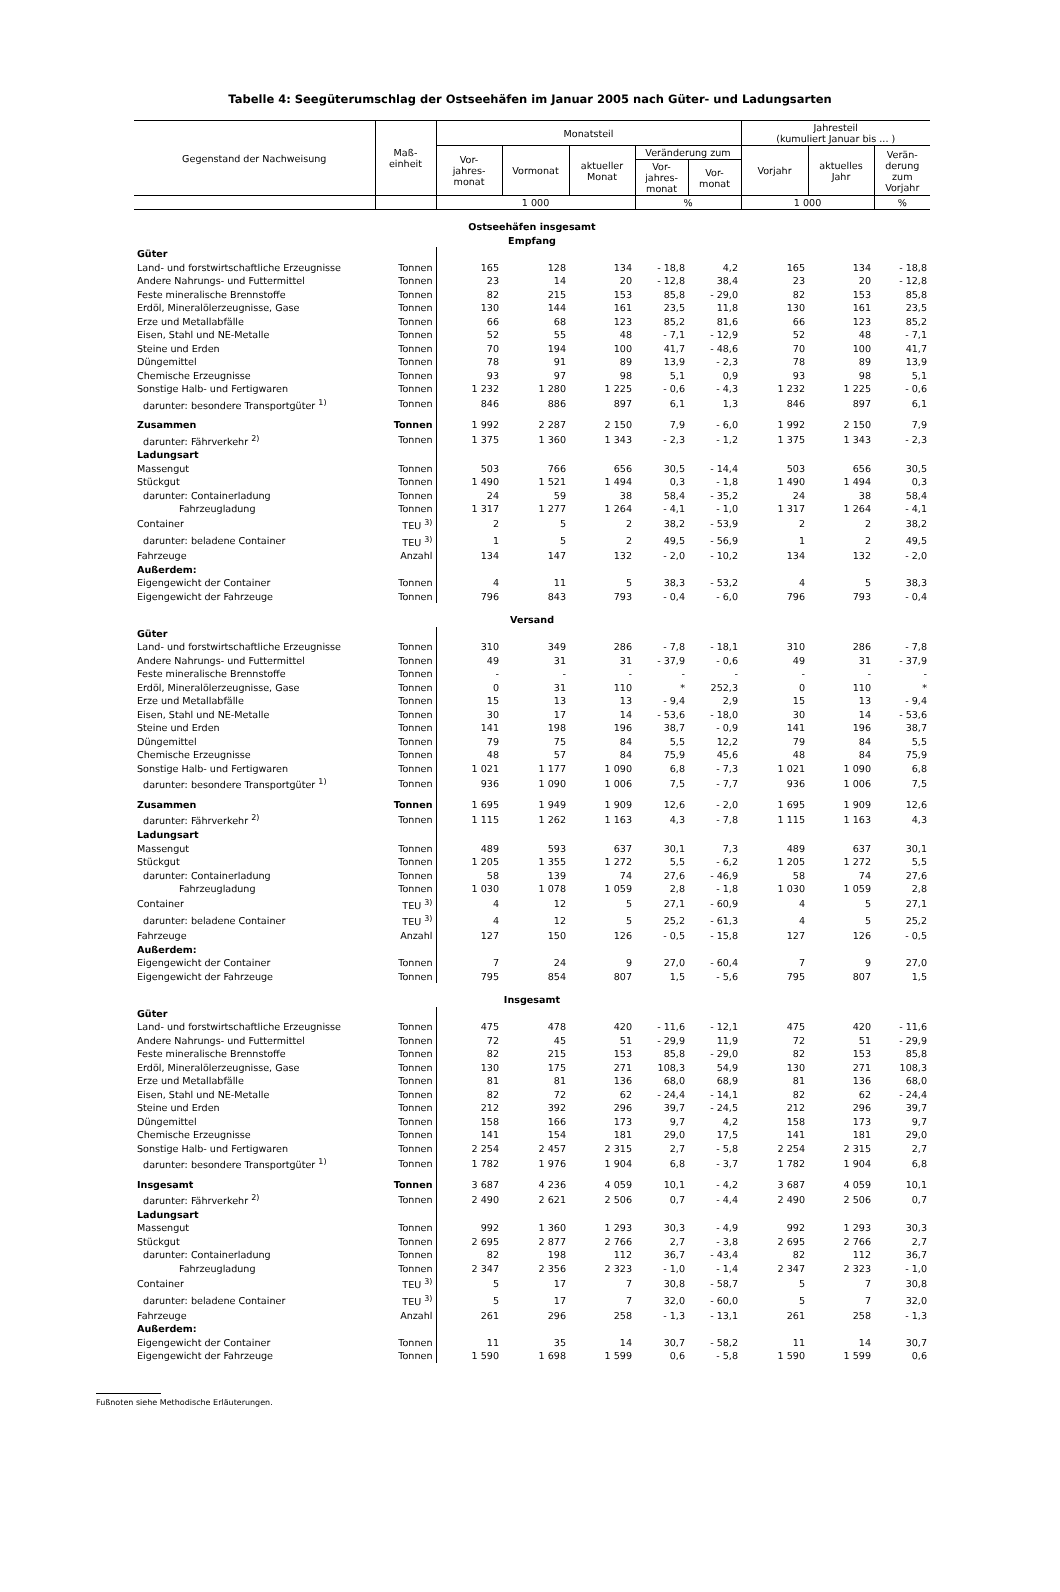Tabelle 4: Seegüterumschlag der Ostseehäfen im Januar 2005 nach Güter- und Ladungsarten
| Gegenstand der Nachweisung | Maß- einheit | Monatsteil | | | | | Jahresteil (kumuliert Januar bis ... ) | | |
| --- | --- | --- | --- | --- | --- | --- | --- | --- | --- |
| | | Vor- jahres- monat | Vormonat | aktueller Monat | Veränderung zum | | Vorjahr | aktuelles Jahr | Verän- derung zum Vorjahr |
| | | | | | Vor- jahres- monat | Vor- monat | | | |
| | | 1 000 | | | % | | 1 000 | | % |
| Ostseehäfen insgesamt Empfang | | | | | | | | | |
| Güter | | | | | | | | | |
| Land- und forstwirtschaftliche Erzeugnisse | Tonnen | 165 | 128 | 134 | - 18,8 | 4,2 | 165 | 134 | - 18,8 |
| Andere Nahrungs- und Futtermittel | Tonnen | 23 | 14 | 20 | - 12,8 | 38,4 | 23 | 20 | - 12,8 |
| Feste mineralische Brennstoffe | Tonnen | 82 | 215 | 153 | 85,8 | - 29,0 | 82 | 153 | 85,8 |
| Erdöl, Mineralölerzeugnisse, Gase | Tonnen | 130 | 144 | 161 | 23,5 | 11,8 | 130 | 161 | 23,5 |
| Erze und Metallabfälle | Tonnen | 66 | 68 | 123 | 85,2 | 81,6 | 66 | 123 | 85,2 |
| Eisen, Stahl und NE-Metalle | Tonnen | 52 | 55 | 48 | - 7,1 | - 12,9 | 52 | 48 | - 7,1 |
| Steine und Erden | Tonnen | 70 | 194 | 100 | 41,7 | - 48,6 | 70 | 100 | 41,7 |
| Düngemittel | Tonnen | 78 | 91 | 89 | 13,9 | - 2,3 | 78 | 89 | 13,9 |
| Chemische Erzeugnisse | Tonnen | 93 | 97 | 98 | 5,1 | 0,9 | 93 | 98 | 5,1 |
| Sonstige Halb- und Fertigwaren | Tonnen | 1 232 | 1 280 | 1 225 | - 0,6 | - 4,3 | 1 232 | 1 225 | - 0,6 |
| darunter: besondere Transportgüter <sup>1)</sup> | Tonnen | 846 | 886 | 897 | 6,1 | 1,3 | 846 | 897 | 6,1 |
| Zusammen | Tonnen | 1 992 | 2 287 | 2 150 | 7,9 | - 6,0 | 1 992 | 2 150 | 7,9 |
| darunter: Fährverkehr <sup>2)</sup> | Tonnen | 1 375 | 1 360 | 1 343 | - 2,3 | - 1,2 | 1 375 | 1 343 | - 2,3 |
| Ladungsart | | | | | | | | | |
| Massengut | Tonnen | 503 | 766 | 656 | 30,5 | - 14,4 | 503 | 656 | 30,5 |
| Stückgut | Tonnen | 1 490 | 1 521 | 1 494 | 0,3 | - 1,8 | 1 490 | 1 494 | 0,3 |
| darunter: Containerladung | Tonnen | 24 | 59 | 38 | 58,4 | - 35,2 | 24 | 38 | 58,4 |
| Fahrzeugladung | Tonnen | 1 317 | 1 277 | 1 264 | - 4,1 | - 1,0 | 1 317 | 1 264 | - 4,1 |
| Container | TEU <sup>3)</sup> | 2 | 5 | 2 | 38,2 | - 53,9 | 2 | 2 | 38,2 |
| darunter: beladene Container | TEU <sup>3)</sup> | 1 | 5 | 2 | 49,5 | - 56,9 | 1 | 2 | 49,5 |
| Fahrzeuge | Anzahl | 134 | 147 | 132 | - 2,0 | - 10,2 | 134 | 132 | - 2,0 |
| Außerdem: | | | | | | | | | |
| Eigengewicht der Container | Tonnen | 4 | 11 | 5 | 38,3 | - 53,2 | 4 | 5 | 38,3 |
| Eigengewicht der Fahrzeuge | Tonnen | 796 | 843 | 793 | - 0,4 | - 6,0 | 796 | 793 | - 0,4 |
| Versand | | | | | | | | | |
| Güter | | | | | | | | | |
| Land- und forstwirtschaftliche Erzeugnisse | Tonnen | 310 | 349 | 286 | - 7,8 | - 18,1 | 310 | 286 | - 7,8 |
| Andere Nahrungs- und Futtermittel | Tonnen | 49 | 31 | 31 | - 37,9 | - 0,6 | 49 | 31 | - 37,9 |
| Feste mineralische Brennstoffe | Tonnen | - | - | - | - | - | - | - | - |
| Erdöl, Mineralölerzeugnisse, Gase | Tonnen | 0 | 31 | 110 | * | 252,3 | 0 | 110 | * |
| Erze und Metallabfälle | Tonnen | 15 | 13 | 13 | - 9,4 | 2,9 | 15 | 13 | - 9,4 |
| Eisen, Stahl und NE-Metalle | Tonnen | 30 | 17 | 14 | - 53,6 | - 18,0 | 30 | 14 | - 53,6 |
| Steine und Erden | Tonnen | 141 | 198 | 196 | 38,7 | - 0,9 | 141 | 196 | 38,7 |
| Düngemittel | Tonnen | 79 | 75 | 84 | 5,5 | 12,2 | 79 | 84 | 5,5 |
| Chemische Erzeugnisse | Tonnen | 48 | 57 | 84 | 75,9 | 45,6 | 48 | 84 | 75,9 |
| Sonstige Halb- und Fertigwaren | Tonnen | 1 021 | 1 177 | 1 090 | 6,8 | - 7,3 | 1 021 | 1 090 | 6,8 |
| darunter: besondere Transportgüter <sup>1)</sup> | Tonnen | 936 | 1 090 | 1 006 | 7,5 | - 7,7 | 936 | 1 006 | 7,5 |
| Zusammen | Tonnen | 1 695 | 1 949 | 1 909 | 12,6 | - 2,0 | 1 695 | 1 909 | 12,6 |
| darunter: Fährverkehr <sup>2)</sup> | Tonnen | 1 115 | 1 262 | 1 163 | 4,3 | - 7,8 | 1 115 | 1 163 | 4,3 |
| Ladungsart | | | | | | | | | |
| Massengut | Tonnen | 489 | 593 | 637 | 30,1 | 7,3 | 489 | 637 | 30,1 |
| Stückgut | Tonnen | 1 205 | 1 355 | 1 272 | 5,5 | - 6,2 | 1 205 | 1 272 | 5,5 |
| darunter: Containerladung | Tonnen | 58 | 139 | 74 | 27,6 | - 46,9 | 58 | 74 | 27,6 |
| Fahrzeugladung | Tonnen | 1 030 | 1 078 | 1 059 | 2,8 | - 1,8 | 1 030 | 1 059 | 2,8 |
| Container | TEU <sup>3)</sup> | 4 | 12 | 5 | 27,1 | - 60,9 | 4 | 5 | 27,1 |
| darunter: beladene Container | TEU <sup>3)</sup> | 4 | 12 | 5 | 25,2 | - 61,3 | 4 | 5 | 25,2 |
| Fahrzeuge | Anzahl | 127 | 150 | 126 | - 0,5 | - 15,8 | 127 | 126 | - 0,5 |
| Außerdem: | | | | | | | | | |
| Eigengewicht der Container | Tonnen | 7 | 24 | 9 | 27,0 | - 60,4 | 7 | 9 | 27,0 |
| Eigengewicht der Fahrzeuge | Tonnen | 795 | 854 | 807 | 1,5 | - 5,6 | 795 | 807 | 1,5 |
| Insgesamt | | | | | | | | | |
| Güter | | | | | | | | | |
| Land- und forstwirtschaftliche Erzeugnisse | Tonnen | 475 | 478 | 420 | - 11,6 | - 12,1 | 475 | 420 | - 11,6 |
| Andere Nahrungs- und Futtermittel | Tonnen | 72 | 45 | 51 | - 29,9 | 11,9 | 72 | 51 | - 29,9 |
| Feste mineralische Brennstoffe | Tonnen | 82 | 215 | 153 | 85,8 | - 29,0 | 82 | 153 | 85,8 |
| Erdöl, Mineralölerzeugnisse, Gase | Tonnen | 130 | 175 | 271 | 108,3 | 54,9 | 130 | 271 | 108,3 |
| Erze und Metallabfälle | Tonnen | 81 | 81 | 136 | 68,0 | 68,9 | 81 | 136 | 68,0 |
| Eisen, Stahl und NE-Metalle | Tonnen | 82 | 72 | 62 | - 24,4 | - 14,1 | 82 | 62 | - 24,4 |
| Steine und Erden | Tonnen | 212 | 392 | 296 | 39,7 | - 24,5 | 212 | 296 | 39,7 |
| Düngemittel | Tonnen | 158 | 166 | 173 | 9,7 | 4,2 | 158 | 173 | 9,7 |
| Chemische Erzeugnisse | Tonnen | 141 | 154 | 181 | 29,0 | 17,5 | 141 | 181 | 29,0 |
| Sonstige Halb- und Fertigwaren | Tonnen | 2 254 | 2 457 | 2 315 | 2,7 | - 5,8 | 2 254 | 2 315 | 2,7 |
| darunter: besondere Transportgüter <sup>1)</sup> | Tonnen | 1 782 | 1 976 | 1 904 | 6,8 | - 3,7 | 1 782 | 1 904 | 6,8 |
| Insgesamt | Tonnen | 3 687 | 4 236 | 4 059 | 10,1 | - 4,2 | 3 687 | 4 059 | 10,1 |
| darunter: Fährverkehr <sup>2)</sup> | Tonnen | 2 490 | 2 621 | 2 506 | 0,7 | - 4,4 | 2 490 | 2 506 | 0,7 |
| Ladungsart | | | | | | | | | |
| Massengut | Tonnen | 992 | 1 360 | 1 293 | 30,3 | - 4,9 | 992 | 1 293 | 30,3 |
| Stückgut | Tonnen | 2 695 | 2 877 | 2 766 | 2,7 | - 3,8 | 2 695 | 2 766 | 2,7 |
| darunter: Containerladung | Tonnen | 82 | 198 | 112 | 36,7 | - 43,4 | 82 | 112 | 36,7 |
| Fahrzeugladung | Tonnen | 2 347 | 2 356 | 2 323 | - 1,0 | - 1,4 | 2 347 | 2 323 | - 1,0 |
| Container | TEU <sup>3)</sup> | 5 | 17 | 7 | 30,8 | - 58,7 | 5 | 7 | 30,8 |
| darunter: beladene Container | TEU <sup>3)</sup> | 5 | 17 | 7 | 32,0 | - 60,0 | 5 | 7 | 32,0 |
| Fahrzeuge | Anzahl | 261 | 296 | 258 | - 1,3 | - 13,1 | 261 | 258 | - 1,3 |
| Außerdem: | | | | | | | | | |
| Eigengewicht der Container | Tonnen | 11 | 35 | 14 | 30,7 | - 58,2 | 11 | 14 | 30,7 |
| Eigengewicht der Fahrzeuge | Tonnen | 1 590 | 1 698 | 1 599 | 0,6 | - 5,8 | 1 590 | 1 599 | 0,6 |
Fußnoten siehe Methodische Erläuterungen.